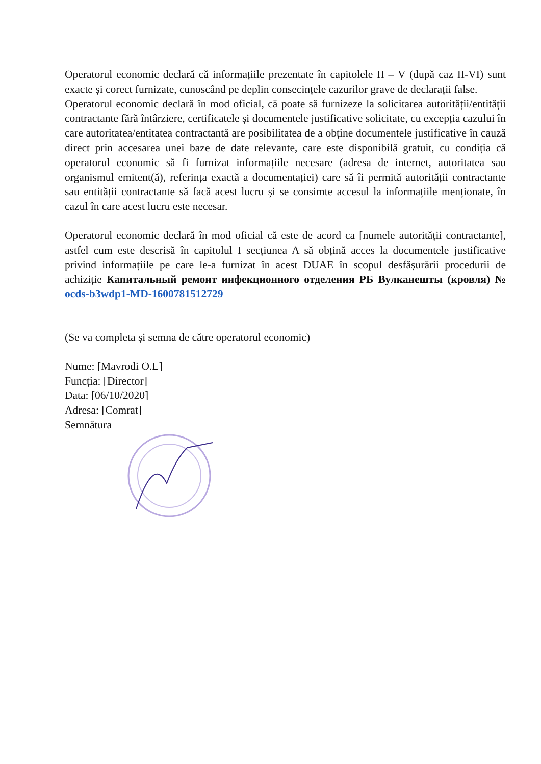Operatorul economic declară că informațiile prezentate în capitolele II – V (după caz II-VI) sunt exacte și corect furnizate, cunoscând pe deplin consecințele cazurilor grave de declarații false.
Operatorul economic declară în mod oficial, că poate să furnizeze la solicitarea autorității/entității contractante fără întârziere, certificatele și documentele justificative solicitate, cu excepția cazului în care autoritatea/entitatea contractantă are posibilitatea de a obține documentele justificative în cauză direct prin accesarea unei baze de date relevante, care este disponibilă gratuit, cu condiția că operatorul economic să fi furnizat informațiile necesare (adresa de internet, autoritatea sau organismul emitent(ă), referința exactă a documentației) care să îi permită autorității contractante sau entității contractante să facă acest lucru și se consimte accesul la informațiile menționate, în cazul în care acest lucru este necesar.
Operatorul economic declară în mod oficial că este de acord ca [numele autorității contractante], astfel cum este descrisă în capitolul I secțiunea A să obțină acces la documentele justificative privind informațiile pe care le-a furnizat în acest DUAE în scopul desfășurării procedurii de achiziție Капитальный ремонт инфекционного отделения РБ Вулканешты (кровля) № ocds-b3wdp1-MD-1600781512729
(Se va completa și semna de către operatorul economic)
Nume: [Mavrodi O.L]
Funcția: [Director]
Data: [06/10/2020]
Adresa: [Comrat]
Semnătura